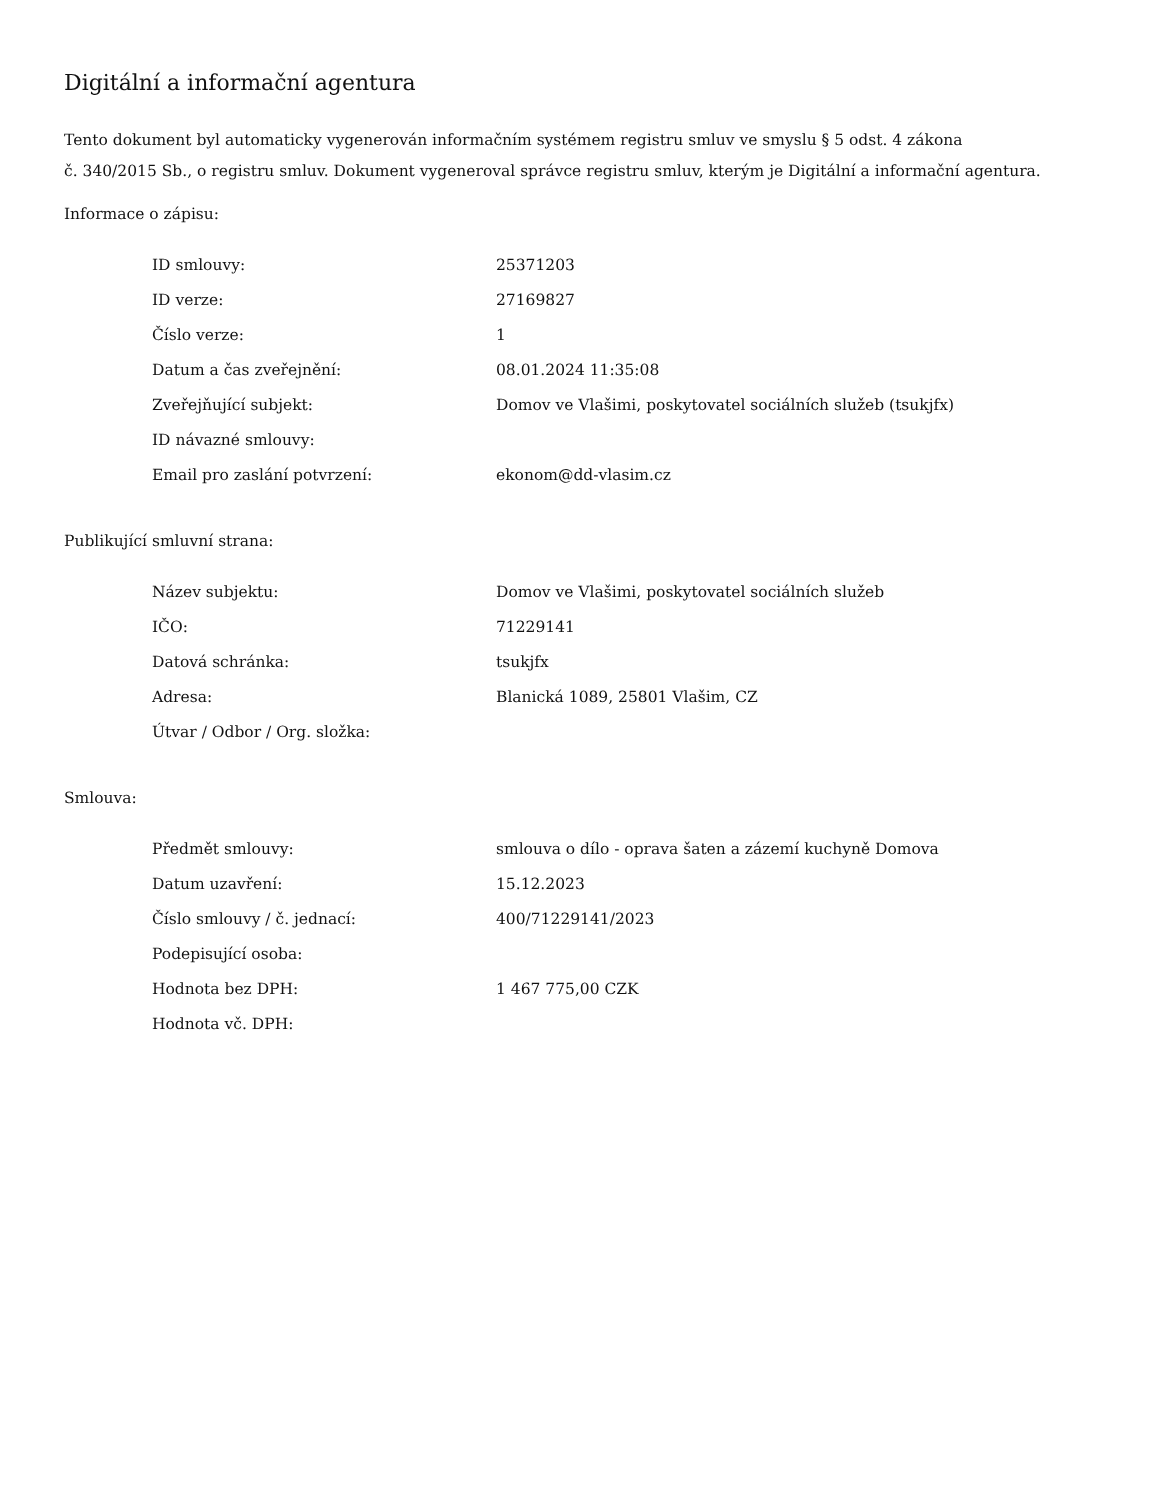Digitální a informační agentura
Tento dokument byl automaticky vygenerován informačním systémem registru smluv ve smyslu § 5 odst. 4 zákona
č. 340/2015 Sb., o registru smluv. Dokument vygeneroval správce registru smluv, kterým je Digitální a informační agentura.
Informace o zápisu:
| ID smlouvy: | 25371203 |
| ID verze: | 27169827 |
| Číslo verze: | 1 |
| Datum a čas zveřejnění: | 08.01.2024 11:35:08 |
| Zveřejňující subjekt: | Domov ve Vlašimi, poskytovatel sociálních služeb (tsukjfx) |
| ID návazné smlouvy: | |
| Email pro zaslání potvrzení: | ekonom@dd-vlasim.cz |
Publikující smluvní strana:
| Název subjektu: | Domov ve Vlašimi, poskytovatel sociálních služeb |
| IČO: | 71229141 |
| Datová schránka: | tsukjfx |
| Adresa: | Blanická 1089, 25801 Vlašim, CZ |
| Útvar / Odbor / Org. složka: | |
Smlouva:
| Předmět smlouvy: | smlouva o dílo - oprava šaten a zázemí kuchyně Domova |
| Datum uzavření: | 15.12.2023 |
| Číslo smlouvy / č. jednací: | 400/71229141/2023 |
| Podepisující osoba: | |
| Hodnota bez DPH: | 1 467 775,00 CZK |
| Hodnota vč. DPH: | |